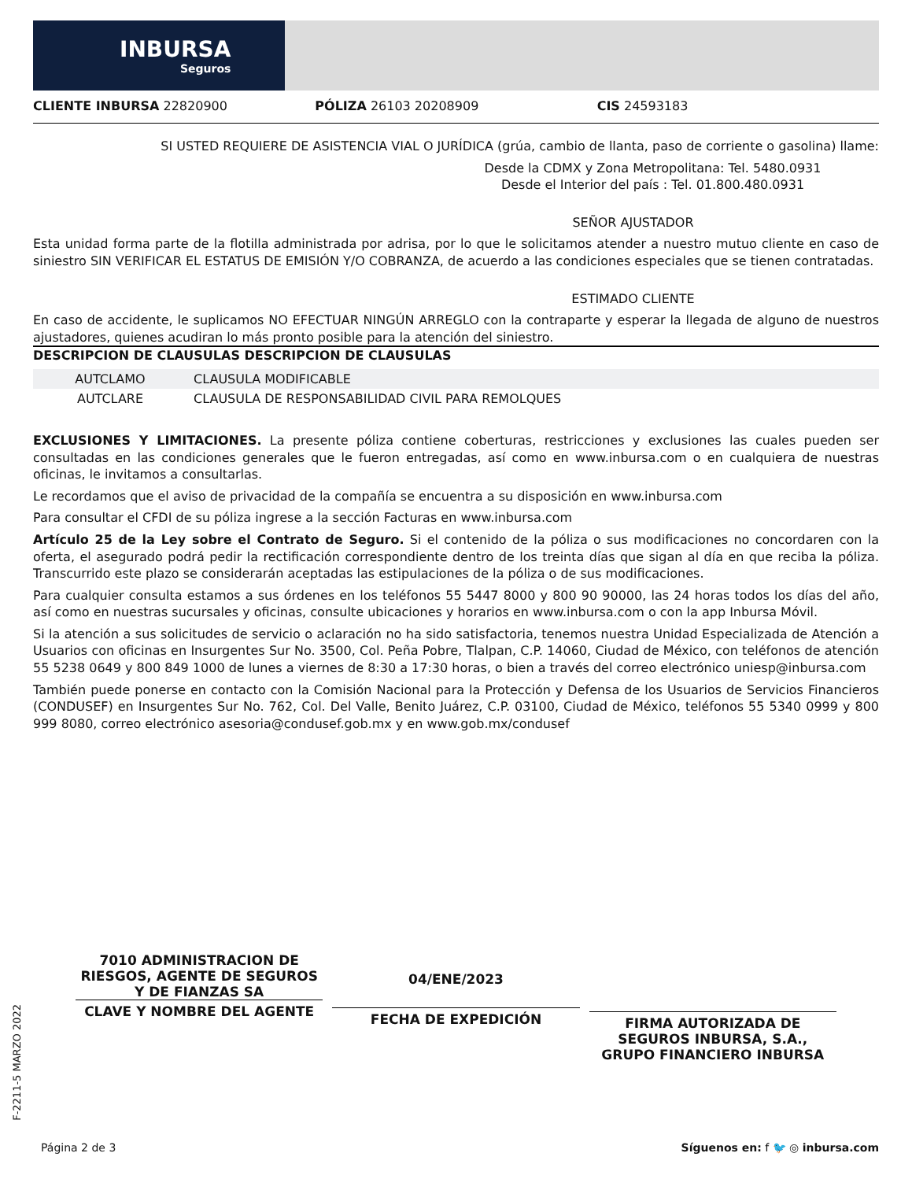INBURSA
Seguros
CLIENTE INBURSA 22820900 PÓLIZA 26103 20208909 CIS 24593183
SI USTED REQUIERE DE ASISTENCIA VIAL O JURÍDICA (grúa, cambio de llanta, paso de corriente o gasolina) llame:
Desde la CDMX y Zona Metropolitana: Tel. 5480.0931
Desde el Interior del país : Tel. 01.800.480.0931
SEÑOR AJUSTADOR
Esta unidad forma parte de la flotilla administrada por adrisa, por lo que le solicitamos atender a nuestro mutuo cliente en caso de siniestro SIN VERIFICAR EL ESTATUS DE EMISIÓN Y/O COBRANZA, de acuerdo a las condiciones especiales que se tienen contratadas.
ESTIMADO CLIENTE
En caso de accidente, le suplicamos NO EFECTUAR NINGÚN ARREGLO con la contraparte y esperar la llegada de alguno de nuestros ajustadores, quienes acudiran lo más pronto posible para la atención del siniestro.
DESCRIPCION DE CLAUSULAS DESCRIPCION DE CLAUSULAS
| AUTCLAMO | CLAUSULA MODIFICABLE |
| AUTCLARE | CLAUSULA DE RESPONSABILIDAD CIVIL PARA REMOLQUES |
EXCLUSIONES Y LIMITACIONES. La presente póliza contiene coberturas, restricciones y exclusiones las cuales pueden ser consultadas en las condiciones generales que le fueron entregadas, así como en www.inbursa.com o en cualquiera de nuestras oficinas, le invitamos a consultarlas.
Le recordamos que el aviso de privacidad de la compañía se encuentra a su disposición en www.inbursa.com
Para consultar el CFDI de su póliza ingrese a la sección Facturas en www.inbursa.com
Artículo 25 de la Ley sobre el Contrato de Seguro. Si el contenido de la póliza o sus modificaciones no concordaren con la oferta, el asegurado podrá pedir la rectificación correspondiente dentro de los treinta días que sigan al día en que reciba la póliza. Transcurrido este plazo se considerarán aceptadas las estipulaciones de la póliza o de sus modificaciones.
Para cualquier consulta estamos a sus órdenes en los teléfonos 55 5447 8000 y 800 90 90000, las 24 horas todos los días del año, así como en nuestras sucursales y oficinas, consulte ubicaciones y horarios en www.inbursa.com o con la app Inbursa Móvil.
Si la atención a sus solicitudes de servicio o aclaración no ha sido satisfactoria, tenemos nuestra Unidad Especializada de Atención a Usuarios con oficinas en Insurgentes Sur No. 3500, Col. Peña Pobre, Tlalpan, C.P. 14060, Ciudad de México, con teléfonos de atención 55 5238 0649 y 800 849 1000 de lunes a viernes de 8:30 a 17:30 horas, o bien a través del correo electrónico uniesp@inbursa.com
También puede ponerse en contacto con la Comisión Nacional para la Protección y Defensa de los Usuarios de Servicios Financieros (CONDUSEF) en Insurgentes Sur No. 762, Col. Del Valle, Benito Juárez, C.P. 03100, Ciudad de México, teléfonos 55 5340 0999 y 800 999 8080, correo electrónico asesoria@condusef.gob.mx y en www.gob.mx/condusef
7010 ADMINISTRACION DE RIESGOS, AGENTE DE SEGUROS Y DE FIANZAS SA
CLAVE Y NOMBRE DEL AGENTE
04/ENE/2023
FECHA DE EXPEDICIÓN
FIRMA AUTORIZADA DE SEGUROS INBURSA, S.A., GRUPO FINANCIERO INBURSA
Página 2 de 3 Síguenos en: f 🐦 ◎ inbursa.com
F-2211-5 MARZO 2022